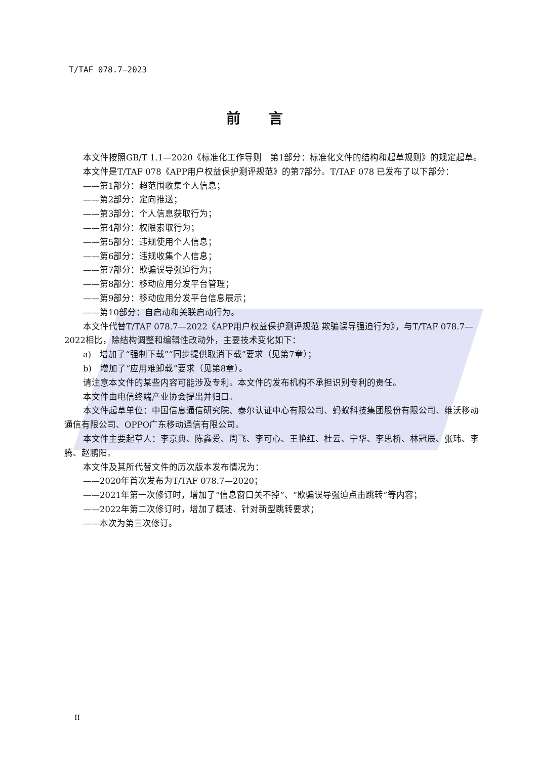T/TAF 078.7—2023
前言
本文件按照GB/T 1.1—2020《标准化工作导则　第1部分：标准化文件的结构和起草规则》的规定起草。
本文件是T/TAF 078《APP用户权益保护测评规范》的第7部分。T/TAF 078 已发布了以下部分：
——第1部分：超范围收集个人信息；
——第2部分：定向推送；
——第3部分：个人信息获取行为；
——第4部分：权限索取行为；
——第5部分：违规使用个人信息；
——第6部分：违规收集个人信息；
——第7部分：欺骗误导强迫行为；
——第8部分：移动应用分发平台管理；
——第9部分：移动应用分发平台信息展示；
——第10部分：自启动和关联启动行为。
本文件代替T/TAF 078.7—2022《APP用户权益保护测评规范 欺骗误导强迫行为》，与T/TAF 078.7—2022相比，除结构调整和编辑性改动外，主要技术变化如下：
a)　增加了“强制下载”“同步提供取消下载”要求（见第7章）；
b)　增加了“应用难卸载”要求（见第8章）。
请注意本文件的某些内容可能涉及专利。本文件的发布机构不承担识别专利的责任。
本文件由电信终端产业协会提出并归口。
本文件起草单位：中国信息通信研究院、泰尔认证中心有限公司、蚂蚁科技集团股份有限公司、维沃移动通信有限公司、OPPO广东移动通信有限公司。
本文件主要起草人：李京典、陈鑫爱、周飞、李可心、王艳红、杜云、宁华、李思桥、林冠辰、张玮、李腾、赵鹏阳。
本文件及其所代替文件的历次版本发布情况为：
——2020年首次发布为T/TAF 078.7—2020；
——2021年第一次修订时，增加了“信息窗口关不掉”、“欺骗误导强迫点击跳转”等内容；
——2022年第二次修订时，增加了概述、针对新型跳转要求；
——本次为第三次修订。
II